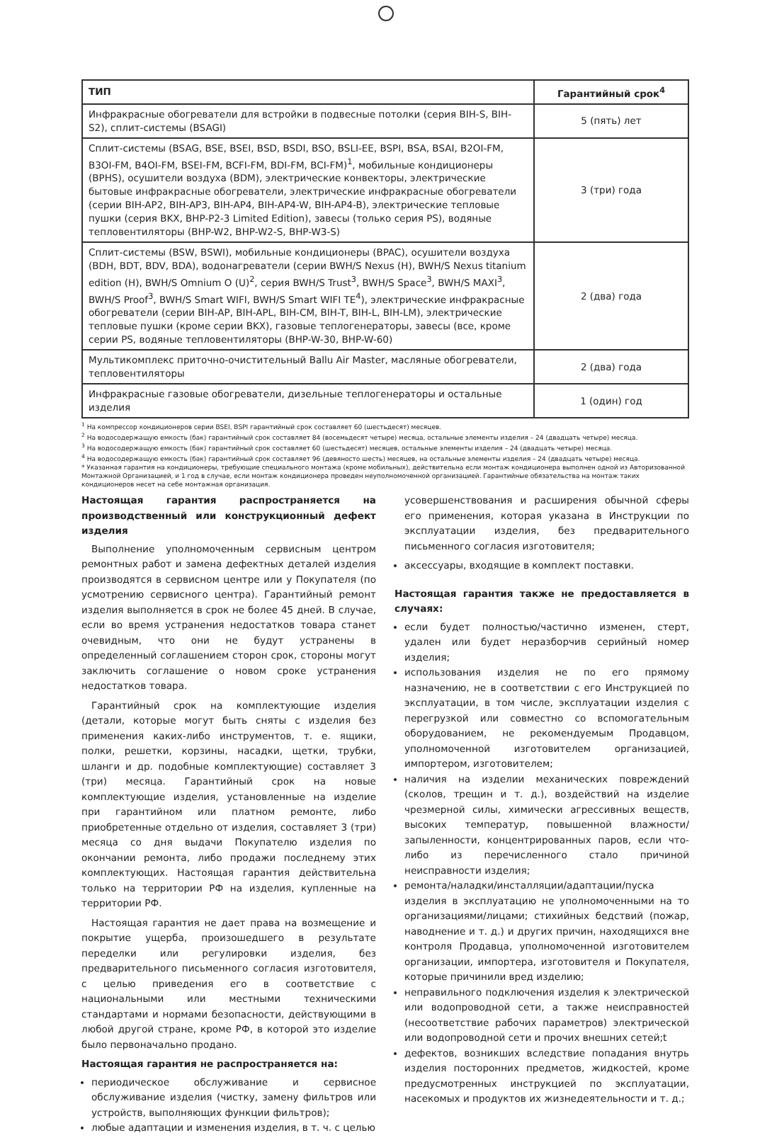| ТИП | Гарантийный срок<sup>4</sup> |
| --- | --- |
| Инфракрасные обогреватели для встройки в подвесные потолки (серия BIH-S, BIH-S2), сплит-системы (BSAGI) | 5 (пять) лет |
| Сплит-системы (BSAG, BSE, BSEI, BSD, BSDI, BSO, BSLI-EE, BSPI, BSA, BSAI, B2OI-FM, B3OI-FM, B4OI-FM, BSEI-FM, BCFI-FM, BDI-FM, BCI-FM)<sup>1</sup>, мобильные кондиционеры (BPHS), осушители воздуха (BDM), электрические конвекторы, электрические бытовые инфракрасные обогреватели, электрические инфракрасные обогреватели (серии BIH-AP2, BIH-AP3, BIH-AP4, BIH-AP4-W, BIH-AP4-B), электрические тепловые пушки (серия BKX, BHP-P2-3 Limited Edition), завесы (только серия PS), водяные тепловентиляторы (BHP-W2, BHP-W2-S, BHP-W3-S) | 3 (три) года |
| Сплит-системы (BSW, BSWI), мобильные кондиционеры (BPAC), осушители воздуха (BDH, BDT, BDV, BDA), водонагреватели (серии BWH/S Nexus (H), BWH/S Nexus titanium edition (H), BWH/S Omnium O (U)<sup>2</sup>, серия BWH/S Trust<sup>3</sup>, BWH/S Space<sup>3</sup>, BWH/S MAXI<sup>3</sup>, BWH/S Proof<sup>3</sup>, BWH/S Smart WIFI, BWH/S Smart WIFI TE<sup>4</sup>), электрические инфракрасные обогреватели (серии BIH-AP, BIH-APL, BIH-CM, BIH-T, BIH-L, BIH-LM), электрические тепловые пушки (кроме серии BKX), газовые теплогенераторы, завесы (все, кроме серии PS, водяные тепловентиляторы (BHP-W-30, BHP-W-60) | 2 (два) года |
| Мультикомплекс приточно-очистительный Ballu Air Master, масляные обогреватели, тепловентиляторы | 2 (два) года |
| Инфракрасные газовые обогреватели, дизельные теплогенераторы и остальные изделия | 1 (один) год |
<sup>1</sup> На компрессор кондиционеров серии BSEI, BSPI гарантийный срок составляет 60 (шестьдесят) месяцев.
<sup>2</sup> На водосодержащую емкость (бак) гарантийный срок составляет 84 (восемьдесят четыре) месяца, остальные элементы изделия – 24 (двадцать четыре) месяца.
<sup>3</sup> На водосодержащую емкость (бак) гарантийный срок составляет 60 (шестьдесят) месяцев, остальные элементы изделия – 24 (двадцать четыре) месяца.
<sup>4</sup> На водосодержащую емкость (бак) гарантийный срок составляет 96 (девяносто шесть) месяцев, на остальные элементы изделия – 24 (двадцать четыре) месяца.
* Указанная гарантия на кондиционеры, требующие специального монтажа (кроме мобильных), действительна если монтаж кондиционера выполнен одной из Авторизованной Монтажной Организацией, и 1 год в случае, если монтаж кондиционера проведен неуполномоченной организацией. Гарантийные обязательства на монтаж таких кондиционеров несет на себе монтажная организация.
Настоящая гарантия распространяется на производственный или конструкционный дефект изделия
Выполнение уполномоченным сервисным центром ремонтных работ и замена дефектных деталей изделия производятся в сервисном центре или у Покупателя (по усмотрению сервисного центра). Гарантийный ремонт изделия выполняется в срок не более 45 дней. В случае, если во время устранения недостатков товара станет очевидным, что они не будут устранены в определенный соглашением сторон срок, стороны могут заключить соглашение о новом сроке устранения недостатков товара.
Гарантийный срок на комплектующие изделия (детали, которые могут быть сняты с изделия без применения каких-либо инструментов, т. е. ящики, полки, решетки, корзины, насадки, щетки, трубки, шланги и др. подобные комплектующие) составляет 3 (три) месяца. Гарантийный срок на новые комплектующие изделия, установленные на изделие при гарантийном или платном ремонте, либо приобретенные отдельно от изделия, составляет 3 (три) месяца со дня выдачи Покупателю изделия по окончании ремонта, либо продажи последнему этих комплектующих. Настоящая гарантия действительна только на территории РФ на изделия, купленные на территории РФ.
Настоящая гарантия не дает права на возмещение и покрытие ущерба, произошедшего в результате переделки или регулировки изделия, без предварительного письменного согласия изготовителя, с целью приведения его в соответствие с национальными или местными техническими стандартами и нормами безопасности, действующими в любой другой стране, кроме РФ, в которой это изделие было первоначально продано.
Настоящая гарантия не распространяется на:
периодическое обслуживание и сервисное обслуживание изделия (чистку, замену фильтров или устройств, выполняющих функции фильтров);
любые адаптации и изменения изделия, в т. ч. с целью
усовершенствования и расширения обычной сферы его применения, которая указана в Инструкции по эксплуатации изделия, без предварительного письменного согласия изготовителя;
аксессуары, входящие в комплект поставки.
Настоящая гарантия также не предоставляется в случаях:
если будет полностью/частично изменен, стерт, удален или будет неразборчив серийный номер изделия;
использования изделия не по его прямому назначению, не в соответствии с его Инструкцией по эксплуатации, в том числе, эксплуатации изделия с перегрузкой или совместно со вспомогательным оборудованием, не рекомендуемым Продавцом, уполномоченной изготовителем организацией, импортером, изготовителем;
наличия на изделии механических повреждений (сколов, трещин и т. д.), воздействий на изделие чрезмерной силы, химически агрессивных веществ, высоких температур, повышенной влажности/запыленности, концентрированных паров, если что-либо из перечисленного стало причиной неисправности изделия;
ремонта/наладки/инсталляции/адаптации/пуска изделия в эксплуатацию не уполномоченными на то организациями/лицами; стихийных бедствий (пожар, наводнение и т. д.) и других причин, находящихся вне контроля Продавца, уполномоченной изготовителем организации, импортера, изготовителя и Покупателя, которые причинили вред изделию;
неправильного подключения изделия к электрической или водопроводной сети, а также неисправностей (несоответствие рабочих параметров) электрической или водопроводной сети и прочих внешних сетей;t
дефектов, возникших вследствие попадания внутрь изделия посторонних предметов, жидкостей, кроме предусмотренных инструкцией по эксплуатации, насекомых и продуктов их жизнедеятельности и т. д.;